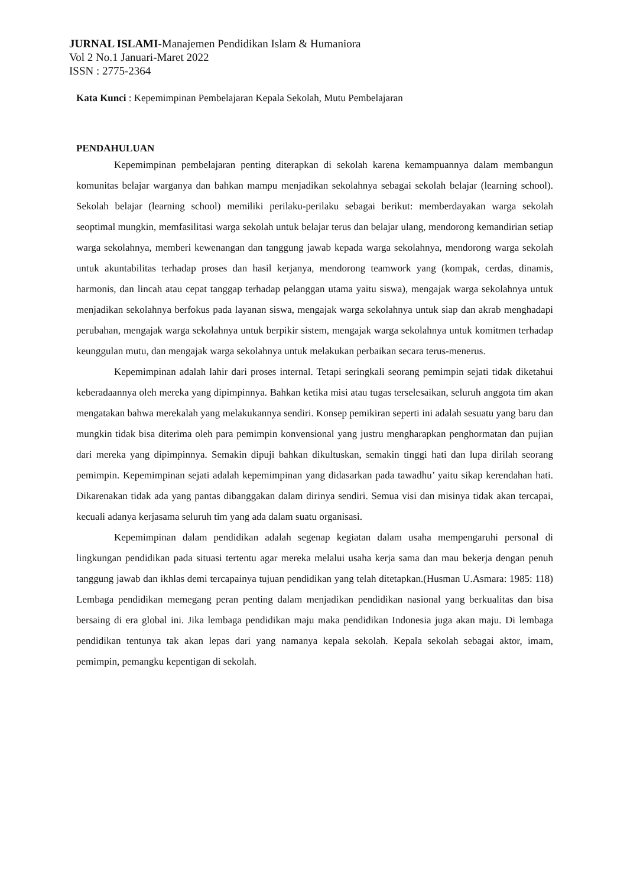JURNAL ISLAMI-Manajemen Pendidikan Islam & Humaniora
Vol 2 No.1 Januari-Maret 2022
ISSN : 2775-2364
Kata Kunci : Kepemimpinan Pembelajaran Kepala Sekolah, Mutu Pembelajaran
PENDAHULUAN
Kepemimpinan pembelajaran penting diterapkan di sekolah karena kemampuannya dalam membangun komunitas belajar warganya dan bahkan mampu menjadikan sekolahnya sebagai sekolah belajar (learning school). Sekolah belajar (learning school) memiliki perilaku-perilaku sebagai berikut: memberdayakan warga sekolah seoptimal mungkin, memfasilitasi warga sekolah untuk belajar terus dan belajar ulang, mendorong kemandirian setiap warga sekolahnya, memberi kewenangan dan tanggung jawab kepada warga sekolahnya, mendorong warga sekolah untuk akuntabilitas terhadap proses dan hasil kerjanya, mendorong teamwork yang (kompak, cerdas, dinamis, harmonis, dan lincah atau cepat tanggap terhadap pelanggan utama yaitu siswa), mengajak warga sekolahnya untuk menjadikan sekolahnya berfokus pada layanan siswa, mengajak warga sekolahnya untuk siap dan akrab menghadapi perubahan, mengajak warga sekolahnya untuk berpikir sistem, mengajak warga sekolahnya untuk komitmen terhadap keunggulan mutu, dan mengajak warga sekolahnya untuk melakukan perbaikan secara terus-menerus.
Kepemimpinan adalah lahir dari proses internal. Tetapi seringkali seorang pemimpin sejati tidak diketahui keberadaannya oleh mereka yang dipimpinnya. Bahkan ketika misi atau tugas terselesaikan, seluruh anggota tim akan mengatakan bahwa merekalah yang melakukannya sendiri. Konsep pemikiran seperti ini adalah sesuatu yang baru dan mungkin tidak bisa diterima oleh para pemimpin konvensional yang justru mengharapkan penghormatan dan pujian dari mereka yang dipimpinnya. Semakin dipuji bahkan dikultuskan, semakin tinggi hati dan lupa dirilah seorang pemimpin. Kepemimpinan sejati adalah kepemimpinan yang didasarkan pada tawadhu’ yaitu sikap kerendahan hati. Dikarenakan tidak ada yang pantas dibanggakan dalam dirinya sendiri. Semua visi dan misinya tidak akan tercapai, kecuali adanya kerjasama seluruh tim yang ada dalam suatu organisasi.
Kepemimpinan dalam pendidikan adalah segenap kegiatan dalam usaha mempengaruhi personal di lingkungan pendidikan pada situasi tertentu agar mereka melalui usaha kerja sama dan mau bekerja dengan penuh tanggung jawab dan ikhlas demi tercapainya tujuan pendidikan yang telah ditetapkan.(Husman U.Asmara: 1985: 118) Lembaga pendidikan memegang peran penting dalam menjadikan pendidikan nasional yang berkualitas dan bisa bersaing di era global ini. Jika lembaga pendidikan maju maka pendidikan Indonesia juga akan maju. Di lembaga pendidikan tentunya tak akan lepas dari yang namanya kepala sekolah. Kepala sekolah sebagai aktor, imam, pemimpin, pemangku kepentigan di sekolah.